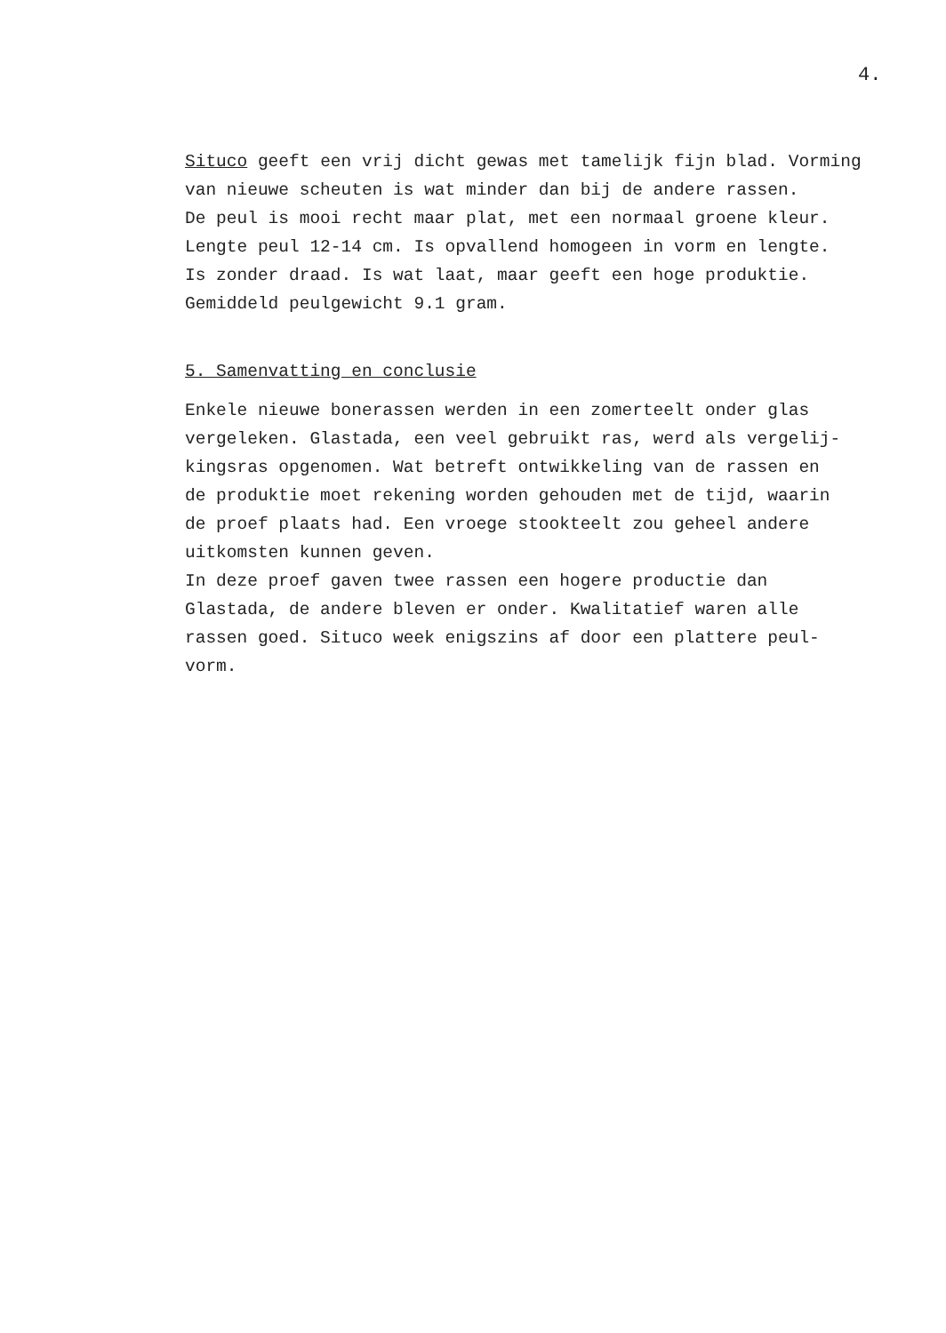4.
Situco geeft een vrij dicht gewas met tamelijk fijn blad. Vorming
van nieuwe scheuten is wat minder dan bij de andere rassen.
De peul is mooi recht maar plat, met een normaal groene kleur.
Lengte peul 12-14 cm. Is opvallend homogeen in vorm en lengte.
Is zonder draad. Is wat laat, maar geeft een hoge produktie.
Gemiddeld peulgewicht 9.1 gram.
5. Samenvatting en conclusie
Enkele nieuwe bonerassen werden in een zomerteelt onder glas
vergeleken. Glastada, een veel gebruikt ras, werd als vergelij-
kingsras opgenomen. Wat betreft ontwikkeling van de rassen en
de produktie moet rekening worden gehouden met de tijd, waarin
de proef plaats had. Een vroege stookteelt zou geheel andere
uitkomsten kunnen geven.
In deze proef gaven twee rassen een hogere productie dan
Glastada, de andere bleven er onder. Kwalitatief waren alle
rassen goed. Situco week enigszins af door een plattere peul-
vorm.